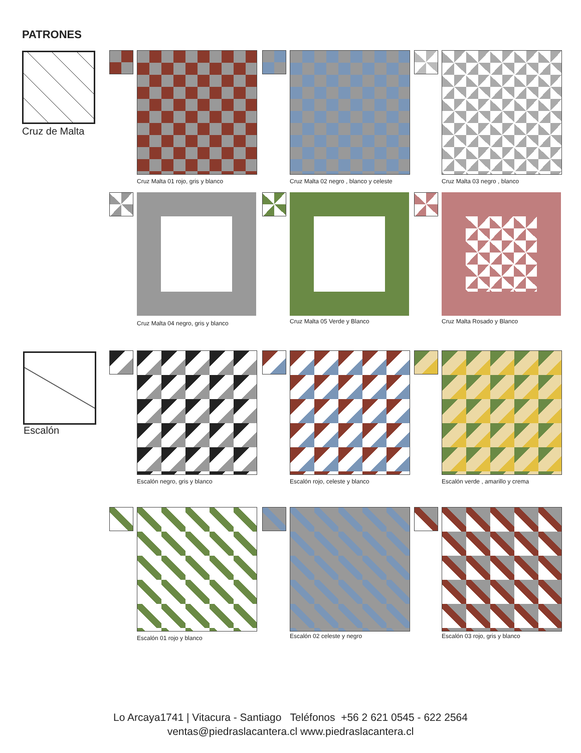PATRONES
Cruz de Malta
Cruz Malta 01 rojo, gris y blanco
Cruz Malta 02 negro , blanco y celeste
Cruz Malta 03 negro , blanco
Cruz Malta 04 negro, gris y blanco
Cruz Malta 05 Verde y Blanco Cruz Malta Rosado y Blanco
Escalón
Escalón negro, gris y blanco Escalón rojo, celeste y blanco Escalón verde , amarillo y crema
Escalón 01 rojo y blanco Escalón 02 celeste y negro Escalón 03 rojo, gris y blanco
Lo Arcaya1741 | Vitacura - Santiago Teléfonos +56 2 621 0545 - 622 2564
ventas@piedraslacantera.cl www.piedraslacantera.cl